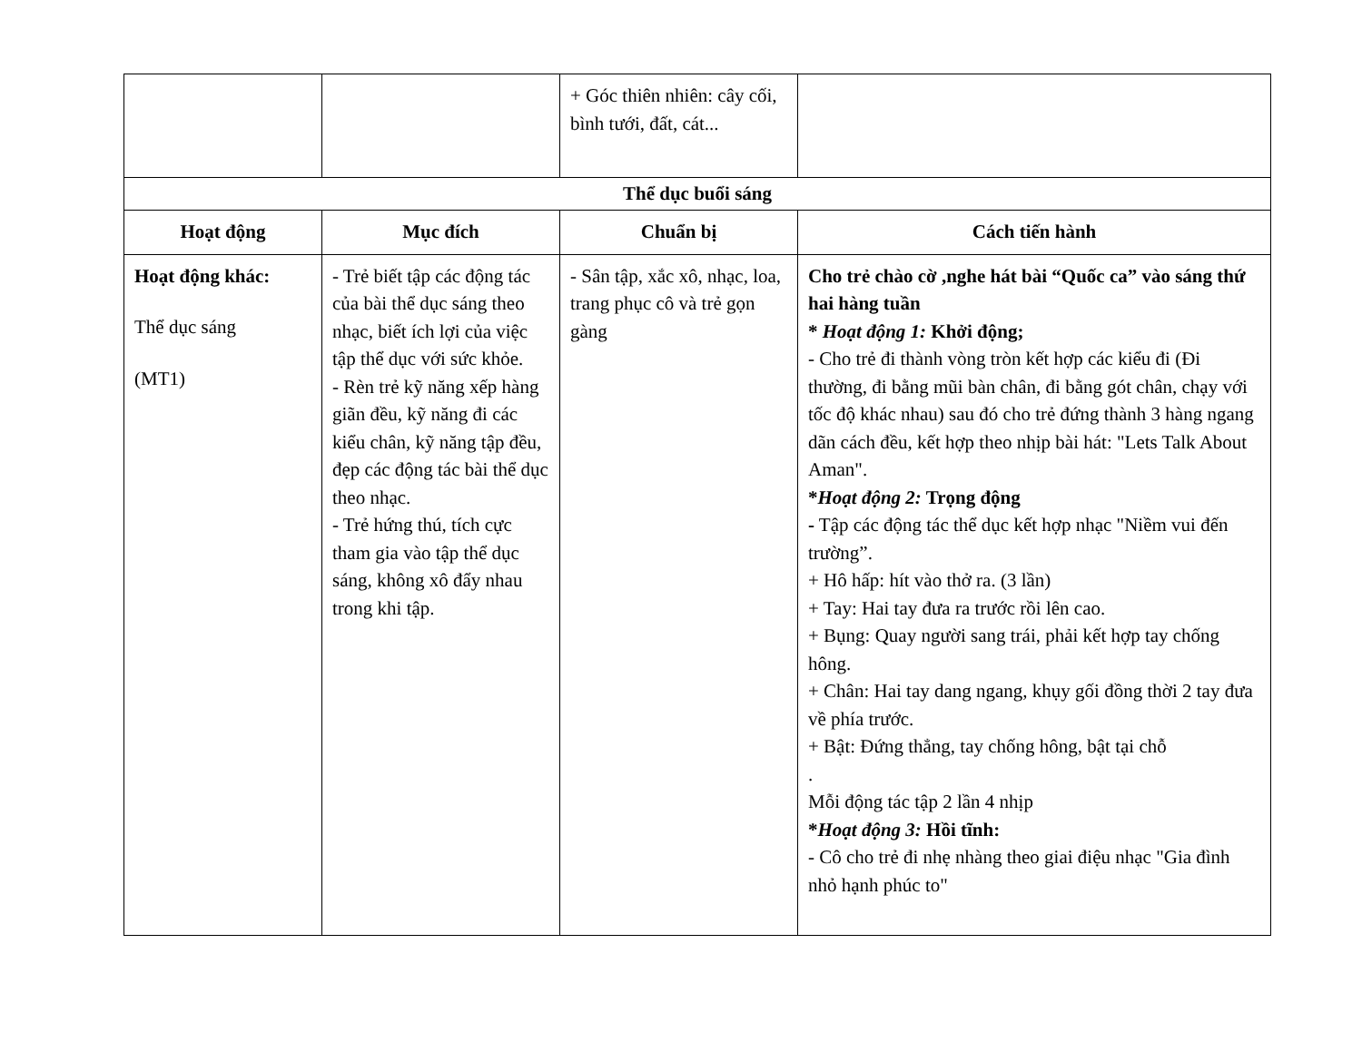| | | + Góc thiên nhiên: cây cối, bình tưới, đất, cát... | |
| Thể dục buổi sáng | | | |
| Hoạt động | Mục đích | Chuẩn bị | Cách tiến hành |
| Hoạt động khác: Thể dục sáng (MT1) | - Trẻ biết tập các động tác của bài thể dục sáng theo nhạc, biết ích lợi của việc tập thể dục với sức khỏe. - Rèn trẻ kỹ năng xếp hàng giãn đều, kỹ năng đi các kiểu chân, kỹ năng tập đều, đẹp các động tác bài thể dục theo nhạc. - Trẻ hứng thú, tích cực tham gia vào tập thể dục sáng, không xô đẩy nhau trong khi tập. | - Sân tập, xắc xô, nhạc, loa, trang phục cô và trẻ gọn gàng | Cho trẻ chào cờ ,nghe hát bài “Quốc ca” vào sáng thứ hai hàng tuần * Hoạt động 1: Khởi động; - Cho trẻ đi thành vòng tròn kết hợp các kiểu đi (Đi thường, đi bằng mũi bàn chân, đi bằng gót chân, chạy với tốc độ khác nhau) sau đó cho trẻ đứng thành 3 hàng ngang dãn cách đều, kết hợp theo nhịp bài hát: "Lets Talk About Aman". * Hoạt động 2: Trọng động - Tập các động tác thể dục kết hợp nhạc "Niềm vui đến trường”. + Hô hấp: hít vào thở ra. (3 lần) + Tay: Hai tay đưa ra trước rồi lên cao. + Bụng: Quay người sang trái, phải kết hợp tay chống hông. + Chân: Hai tay dang ngang, khụy gối đồng thời 2 tay đưa về phía trước. + Bật: Đứng thẳng, tay chống hông, bật tại chỗ . Mỗi động tác tập 2 lần 4 nhịp * Hoạt động 3: Hồi tĩnh: - Cô cho trẻ đi nhẹ nhàng theo giai điệu nhạc "Gia đình nhỏ hạnh phúc to" |